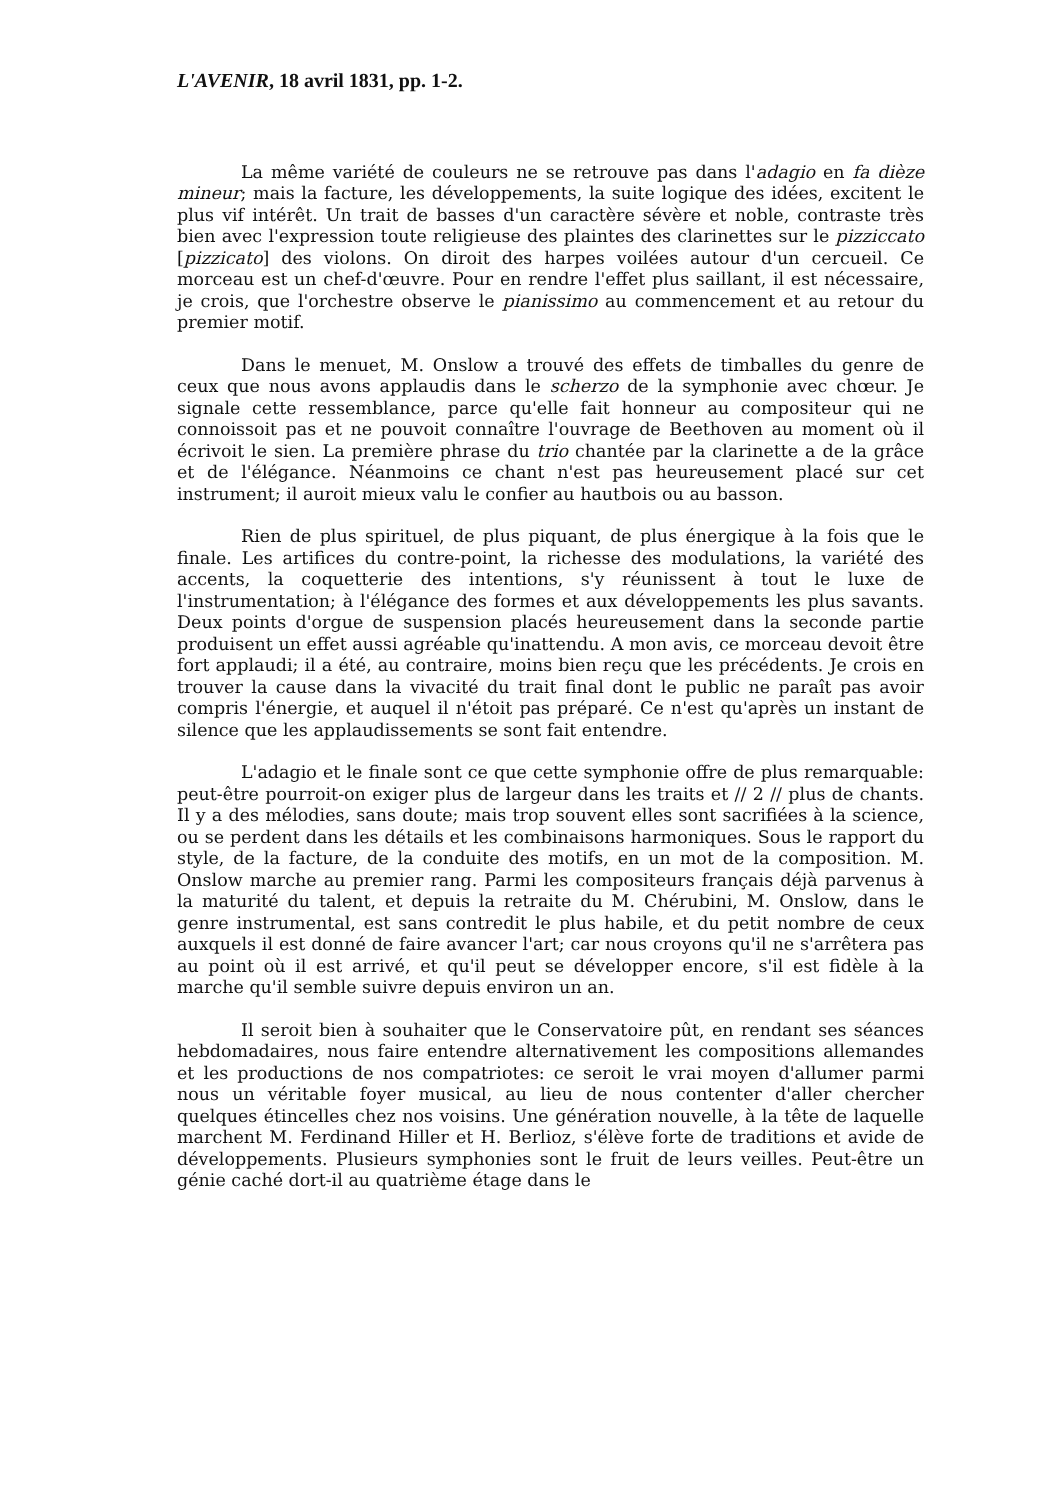L'AVENIR, 18 avril 1831, pp. 1-2.
La même variété de couleurs ne se retrouve pas dans l'adagio en fa dièze mineur; mais la facture, les développements, la suite logique des idées, excitent le plus vif intérêt. Un trait de basses d'un caractère sévère et noble, contraste très bien avec l'expression toute religieuse des plaintes des clarinettes sur le pizziccato [pizzicato] des violons. On diroit des harpes voilées autour d'un cercueil. Ce morceau est un chef-d'œuvre. Pour en rendre l'effet plus saillant, il est nécessaire, je crois, que l'orchestre observe le pianissimo au commencement et au retour du premier motif.
Dans le menuet, M. Onslow a trouvé des effets de timballes du genre de ceux que nous avons applaudis dans le scherzo de la symphonie avec chœur. Je signale cette ressemblance, parce qu'elle fait honneur au compositeur qui ne connoissoit pas et ne pouvoit connaître l'ouvrage de Beethoven au moment où il écrivoit le sien. La première phrase du trio chantée par la clarinette a de la grâce et de l'élégance. Néanmoins ce chant n'est pas heureusement placé sur cet instrument; il auroit mieux valu le confier au hautbois ou au basson.
Rien de plus spirituel, de plus piquant, de plus énergique à la fois que le finale. Les artifices du contre-point, la richesse des modulations, la variété des accents, la coquetterie des intentions, s'y réunissent à tout le luxe de l'instrumentation; à l'élégance des formes et aux développements les plus savants. Deux points d'orgue de suspension placés heureusement dans la seconde partie produisent un effet aussi agréable qu'inattendu. A mon avis, ce morceau devoit être fort applaudi; il a été, au contraire, moins bien reçu que les précédents. Je crois en trouver la cause dans la vivacité du trait final dont le public ne paraît pas avoir compris l'énergie, et auquel il n'étoit pas préparé. Ce n'est qu'après un instant de silence que les applaudissements se sont fait entendre.
L'adagio et le finale sont ce que cette symphonie offre de plus remarquable: peut-être pourroit-on exiger plus de largeur dans les traits et // 2 // plus de chants. Il y a des mélodies, sans doute; mais trop souvent elles sont sacrifiées à la science, ou se perdent dans les détails et les combinaisons harmoniques. Sous le rapport du style, de la facture, de la conduite des motifs, en un mot de la composition. M. Onslow marche au premier rang. Parmi les compositeurs français déjà parvenus à la maturité du talent, et depuis la retraite du M. Chérubini, M. Onslow, dans le genre instrumental, est sans contredit le plus habile, et du petit nombre de ceux auxquels il est donné de faire avancer l'art; car nous croyons qu'il ne s'arrêtera pas au point où il est arrivé, et qu'il peut se développer encore, s'il est fidèle à la marche qu'il semble suivre depuis environ un an.
Il seroit bien à souhaiter que le Conservatoire pût, en rendant ses séances hebdomadaires, nous faire entendre alternativement les compositions allemandes et les productions de nos compatriotes: ce seroit le vrai moyen d'allumer parmi nous un véritable foyer musical, au lieu de nous contenter d'aller chercher quelques étincelles chez nos voisins. Une génération nouvelle, à la tête de laquelle marchent M. Ferdinand Hiller et H. Berlioz, s'élève forte de traditions et avide de développements. Plusieurs symphonies sont le fruit de leurs veilles. Peut-être un génie caché dort-il au quatrième étage dans le